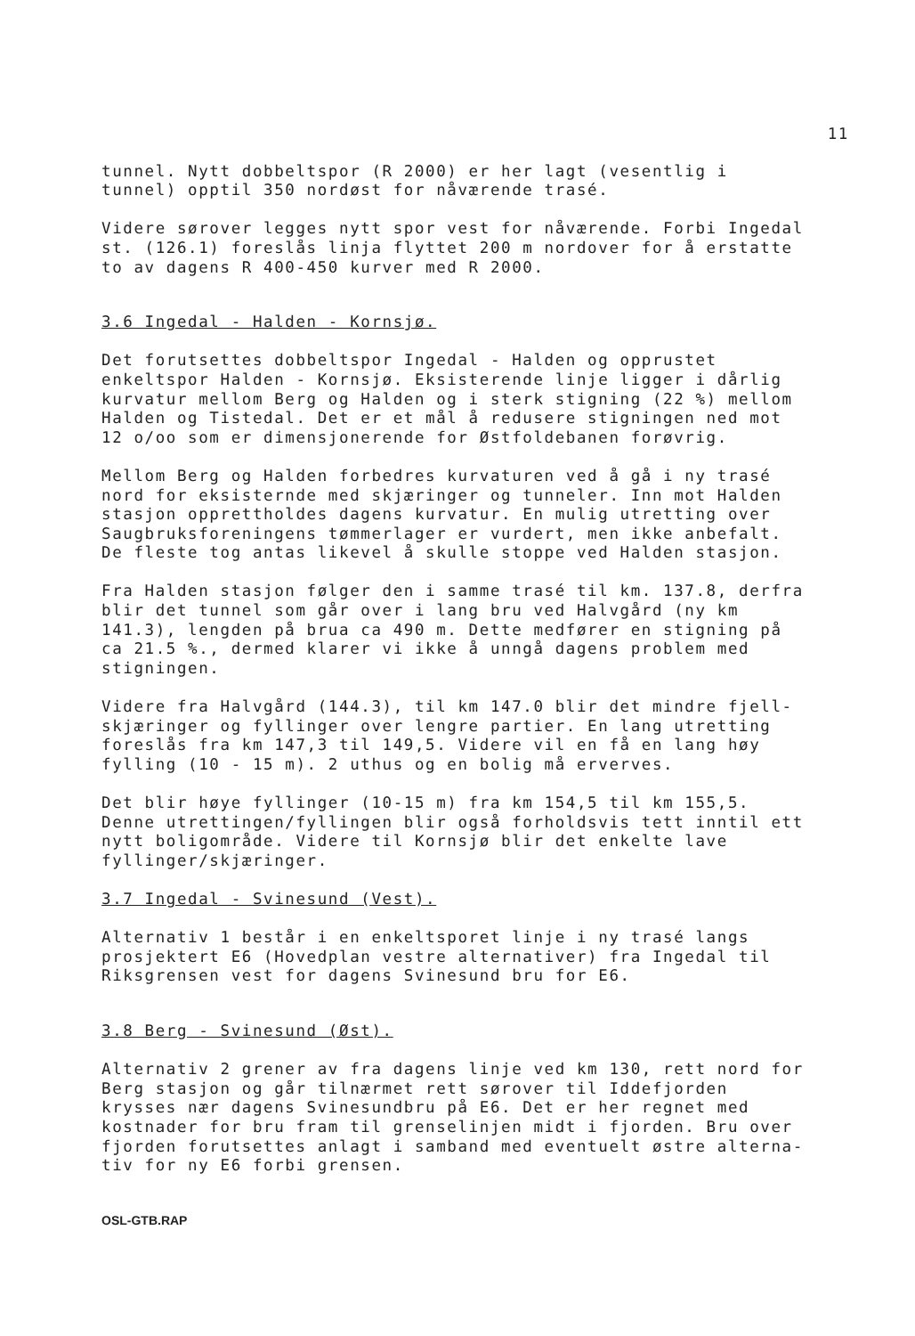11
tunnel. Nytt dobbeltspor (R 2000) er her lagt (vesentlig i
tunnel) opptil 350 nordøst for nåværende trasé.
Videre sørover legges nytt spor vest for nåværende. Forbi Ingedal
st. (126.1) foreslås linja flyttet 200 m nordover for å erstatte
to av dagens R 400-450 kurver med R 2000.
3.6 Ingedal - Halden - Kornsjø.
Det forutsettes dobbeltspor Ingedal - Halden og opprustet
enkeltspor Halden - Kornsjø. Eksisterende linje ligger i dårlig
kurvatur mellom Berg og Halden og i sterk stigning (22 %) mellom
Halden og Tistedal. Det er et mål å redusere stigningen ned mot
12 o/oo som er dimensjonerende for Østfoldebanen forøvrig.
Mellom Berg og Halden forbedres kurvaturen ved å gå i ny trasé
nord for eksisternde med skjæringer og tunneler. Inn mot Halden
stasjon opprettholdes dagens kurvatur. En mulig utretting over
Saugbruksforeningens tømmerlager er vurdert, men ikke anbefalt.
De fleste tog antas likevel å skulle stoppe ved Halden stasjon.
Fra Halden stasjon følger den i samme trasé til km. 137.8, derfra
blir det tunnel som går over i lang bru ved Halvgård (ny km
141.3), lengden på brua ca 490 m. Dette medfører en stigning på
ca 21.5 %., dermed klarer vi ikke å unngå dagens problem med
stigningen.
Videre fra Halvgård (144.3), til km 147.0 blir det mindre fjell-
skjæringer og fyllinger over lengre partier. En lang utretting
foreslås fra km 147,3 til 149,5. Videre vil en få en lang høy
fylling (10 - 15 m). 2 uthus og en bolig må erverves.
Det blir høye fyllinger (10-15 m) fra km 154,5 til km 155,5.
Denne utrettingen/fyllingen blir også forholdsvis tett inntil ett
nytt boligområde. Videre til Kornsjø blir det enkelte lave
fyllinger/skjæringer.
3.7 Ingedal - Svinesund (Vest).
Alternativ 1 består i en enkeltsporet linje i ny trasé langs
prosjektert E6 (Hovedplan vestre alternativer) fra Ingedal til
Riksgrensen vest for dagens Svinesund bru for E6.
3.8 Berg - Svinesund (Øst).
Alternativ 2 grener av fra dagens linje ved km 130, rett nord for
Berg stasjon og går tilnærmet rett sørover til Iddefjorden
krysses nær dagens Svinesundbru på E6. Det er her regnet med
kostnader for bru fram til grenselinjen midt i fjorden. Bru over
fjorden forutsettes anlagt i samband med eventuelt østre alterna-
tiv for ny E6 forbi grensen.
OSL-GTB.RAP